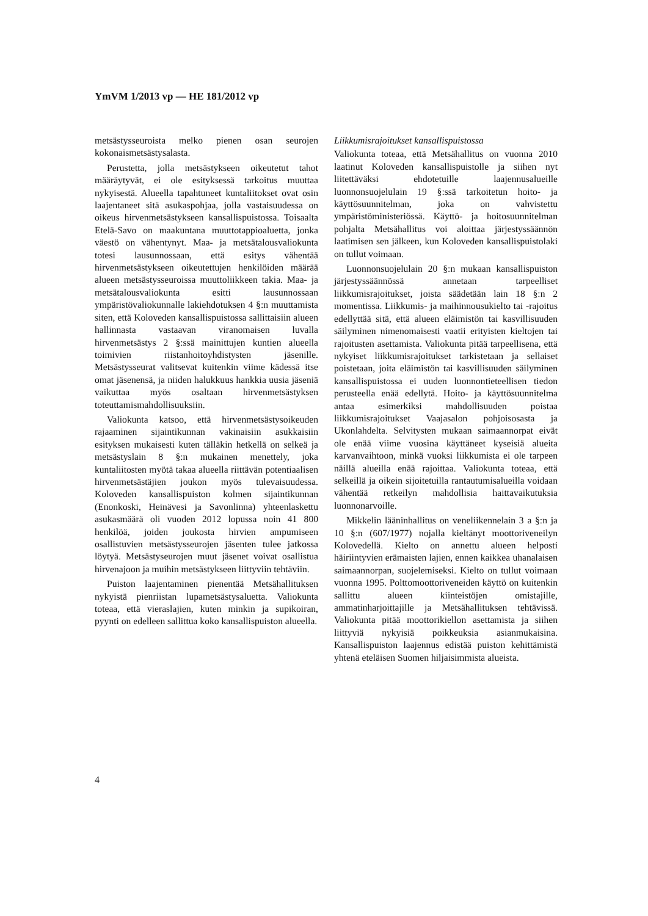YmVM 1/2013 vp — HE 181/2012 vp
metsästysseuroista melko pienen osan seurojen kokonaismetsästysalasta.
Perustetta, jolla metsästykseen oikeutetut tahot määräytyvät, ei ole esityksessä tarkoitus muuttaa nykyisestä. Alueella tapahtuneet kuntaliitokset ovat osin laajentaneet sitä asukaspohjaa, jolla vastaisuudessa on oikeus hirvenmetsästykseen kansallispuistossa. Toisaalta Etelä-Savo on maakuntana muuttotappioaluetta, jonka väestö on vähentynyt. Maa- ja metsätalousvaliokunta totesi lausunnossaan, että esitys vähentää hirvenmetsästykseen oikeutettujen henkilöiden määrää alueen metsästysseuroissa muuttoliikkeen takia. Maa- ja metsätalousvaliokunta esitti lausunnossaan ympäristövaliokunnalle lakiehdotuksen 4 §:n muuttamista siten, että Koloveden kansallispuistossa sallittaisiin alueen hallinnasta vastaavan viranomaisen luvalla hirvenmetsästys 2 §:ssä mainittujen kuntien alueella toimivien riistanhoitoyhdistysten jäsenille. Metsästysseurat valitsevat kuitenkin viime kädessä itse omat jäsenensä, ja niiden halukkuus hankkia uusia jäseniä vaikuttaa myös osaltaan hirvenmetsästyksen toteuttamismahdollisuuksiin.
Valiokunta katsoo, että hirvenmetsästysoikeuden rajaaminen sijaintikunnan vakinaisiin asukkaisiin esityksen mukaisesti kuten tälläkin hetkellä on selkeä ja metsästyslain 8 §:n mukainen menettely, joka kuntaliitosten myötä takaa alueella riittävän potentiaalisen hirvenmetsästäjien joukon myös tulevaisuudessa. Koloveden kansallispuiston kolmen sijaintikunnan (Enonkoski, Heinävesi ja Savonlinna) yhteenlaskettu asukasmäärä oli vuoden 2012 lopussa noin 41 800 henkilöä, joiden joukosta hirvien ampumiseen osallistuvien metsästysseurojen jäsenten tulee jatkossa löytyä. Metsästyseurojen muut jäsenet voivat osallistua hirvenajoon ja muihin metsästykseen liittyviin tehtäviin.
Puiston laajentaminen pienentää Metsähallituksen nykyistä pienriistan lupametsästysaluetta. Valiokunta toteaa, että vieraslajien, kuten minkin ja supikoiran, pyynti on edelleen sallittua koko kansallispuiston alueella.
Liikkumisrajoitukset kansallispuistossa
Valiokunta toteaa, että Metsähallitus on vuonna 2010 laatinut Koloveden kansallispuistolle ja siihen nyt liitettäväksi ehdotetuille laajennusalueille luonnonsuojelulain 19 §:ssä tarkoitetun hoito- ja käyttösuunnitelman, joka on vahvistettu ympäristöministeriössä. Käyttö- ja hoitosuunnitelman pohjalta Metsähallitus voi aloittaa järjestyssäännön laatimisen sen jälkeen, kun Koloveden kansallispuistolaki on tullut voimaan.
Luonnonsuojelulain 20 §:n mukaan kansallispuiston järjestyssäännössä annetaan tarpeelliset liikkumisrajoitukset, joista säädetään lain 18 §:n 2 momentissa. Liikkumis- ja maihinnousukielto tai -rajoitus edellyttää sitä, että alueen eläimistön tai kasvillisuuden säilyminen nimenomaisesti vaatii erityisten kieltojen tai rajoitusten asettamista. Valiokunta pitää tarpeellisena, että nykyiset liikkumisrajoitukset tarkistetaan ja sellaiset poistetaan, joita eläimistön tai kasvillisuuden säilyminen kansallispuistossa ei uuden luonnontieteellisen tiedon perusteella enää edellytä. Hoito- ja käyttösuunnitelma antaa esimerkiksi mahdollisuuden poistaa liikkumisrajoitukset Vaajasalon pohjoisosasta ja Ukonlahdelta. Selvitysten mukaan saimaannorpat eivät ole enää viime vuosina käyttäneet kyseisiä alueita karvanvaihtoon, minkä vuoksi liikkumista ei ole tarpeen näillä alueilla enää rajoittaa. Valiokunta toteaa, että selkeillä ja oikein sijoitetuilla rantautumisalueilla voidaan vähentää retkeilyn mahdollisia haittavaikutuksia luonnonarvoille.
Mikkelin lääninhallitus on veneliikennelain 3 a §:n ja 10 §:n (607/1977) nojalla kieltänyt moottoriveneilyn Kolovedellä. Kielto on annettu alueen helposti häiriintyvien erämaisten lajien, ennen kaikkea uhanalaisen saimaannorpan, suojelemiseksi. Kielto on tullut voimaan vuonna 1995. Polttomoottoriveneiden käyttö on kuitenkin sallittu alueen kiinteistöjen omistajille, ammatinharjoittajille ja Metsähallituksen tehtävissä. Valiokunta pitää moottorikiellon asettamista ja siihen liittyviä nykyisiä poikkeuksia asianmukaisina. Kansallispuiston laajennus edistää puiston kehittämistä yhtenä eteläisen Suomen hiljaisimmista alueista.
4